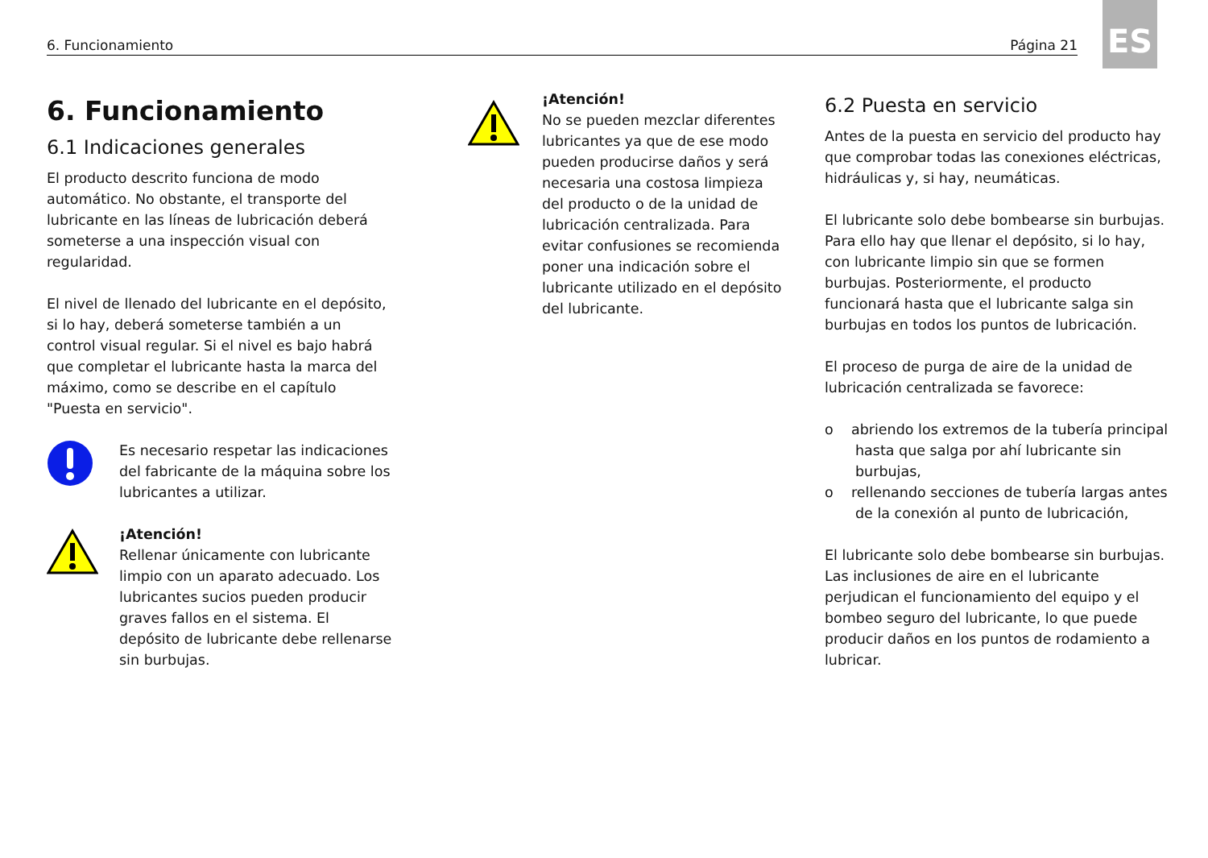6. Funcionamiento Página 21
ES
6. Funcionamiento
6.1 Indicaciones generales
El producto descrito funciona de modo automático. No obstante, el transporte del lubricante en las líneas de lubricación deberá someterse a una inspección visual con regularidad.
El nivel de llenado del lubricante en el depósito, si lo hay, deberá someterse también a un control visual regular. Si el nivel es bajo habrá que completar el lubricante hasta la marca del máximo, como se describe en el capítulo "Puesta en servicio".
Es necesario respetar las indicaciones del fabricante de la máquina sobre los lubricantes a utilizar.
¡Atención!
Rellenar únicamente con lubricante limpio con un aparato adecuado. Los lubricantes sucios pueden producir graves fallos en el sistema. El depósito de lubricante debe rellenarse sin burbujas.
¡Atención!
No se pueden mezclar diferentes lubricantes ya que de ese modo pueden producirse daños y será necesaria una costosa limpieza del producto o de la unidad de lubricación centralizada. Para evitar confusiones se recomienda poner una indicación sobre el lubricante utilizado en el depósito del lubricante.
6.2 Puesta en servicio
Antes de la puesta en servicio del producto hay que comprobar todas las conexiones eléctricas, hidráulicas y, si hay, neumáticas.
El lubricante solo debe bombearse sin burbujas. Para ello hay que llenar el depósito, si lo hay, con lubricante limpio sin que se formen burbujas. Posteriormente, el producto funcionará hasta que el lubricante salga sin burbujas en todos los puntos de lubricación.
El proceso de purga de aire de la unidad de lubricación centralizada se favorece:
o abriendo los extremos de la tubería principal hasta que salga por ahí lubricante sin burbujas,
o rellenando secciones de tubería largas antes de la conexión al punto de lubricación,
El lubricante solo debe bombearse sin burbujas. Las inclusiones de aire en el lubricante perjudican el funcionamiento del equipo y el bombeo seguro del lubricante, lo que puede producir daños en los puntos de rodamiento a lubricar.